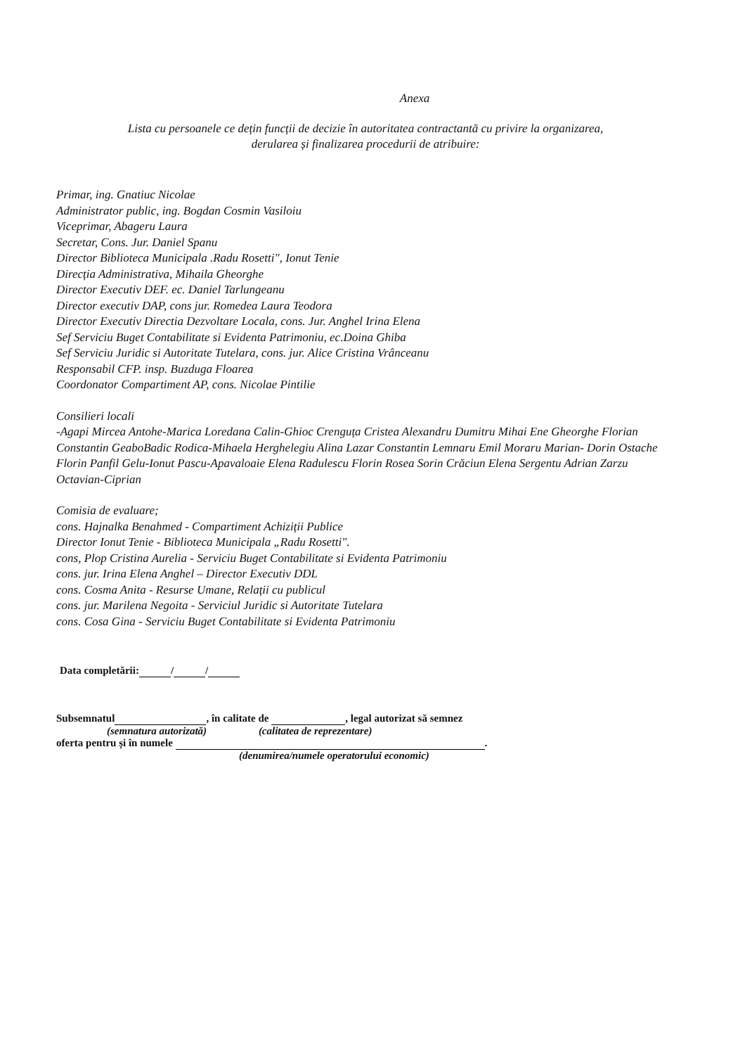Anexa
Lista cu persoanele ce dețin funcții de decizie în autoritatea contractantă cu privire la organizarea,
derularea și finalizarea procedurii de atribuire:
Primar, ing. Gnatiuc Nicolae
Administrator public, ing. Bogdan Cosmin Vasiloiu
Viceprimar, Abageru Laura
Secretar, Cons. Jur. Daniel Spanu
Director Biblioteca Municipala .Radu Rosetti", Ionut Tenie
Direcția Administrativa, Mihaila Gheorghe
Director Executiv DEF. ec. Daniel Tarlungeanu
Director executiv DAP, cons jur. Romedea Laura Teodora
Director Executiv Directia Dezvoltare Locala, cons. Jur. Anghel Irina Elena
Sef Serviciu Buget Contabilitate si Evidenta Patrimoniu, ec.Doina Ghiba
Sef Serviciu Juridic si Autoritate Tutelara, cons. jur. Alice Cristina Vrânceanu
Responsabil CFP. insp. Buzduga Floarea
Coordonator Compartiment AP, cons. Nicolae Pintilie
Consilieri locali
-Agapi Mircea Antohe-Marica Loredana Calin-Ghioc Crenguța Cristea Alexandru Dumitru Mihai Ene Gheorghe Florian Constantin GeaboBadic Rodica-Mihaela Herghelegiu Alina Lazar Constantin Lemnaru Emil Moraru Marian- Dorin Ostache Florin Panfil Gelu-Ionut Pascu-Apavaloaie Elena Radulescu Florin Rosea Sorin Crăciun Elena Sergentu Adrian Zarzu Octavian-Ciprian
Comisia de evaluare;
cons. Hajnalka Benahmed - Compartiment Achiziții Publice
Director Ionut Tenie - Biblioteca Municipala „Radu Rosetti".
cons, Plop Cristina Aurelia - Serviciu Buget Contabilitate si Evidenta Patrimoniu
cons. jur. Irina Elena Anghel – Director Executiv DDL
cons. Cosma Anita - Resurse Umane, Relații cu publicul
cons. jur. Marilena Negoita - Serviciul Juridic si Autoritate Tutelara
cons. Cosa Gina - Serviciu Buget Contabilitate si Evidenta Patrimoniu
Data completării: / /
Subsemnatul , în calitate de , legal autorizat să semnez
(semnatura autorizată) (calitatea de reprezentare)
oferta pentru și în numele .
(denumirea/numele operatorului economic)